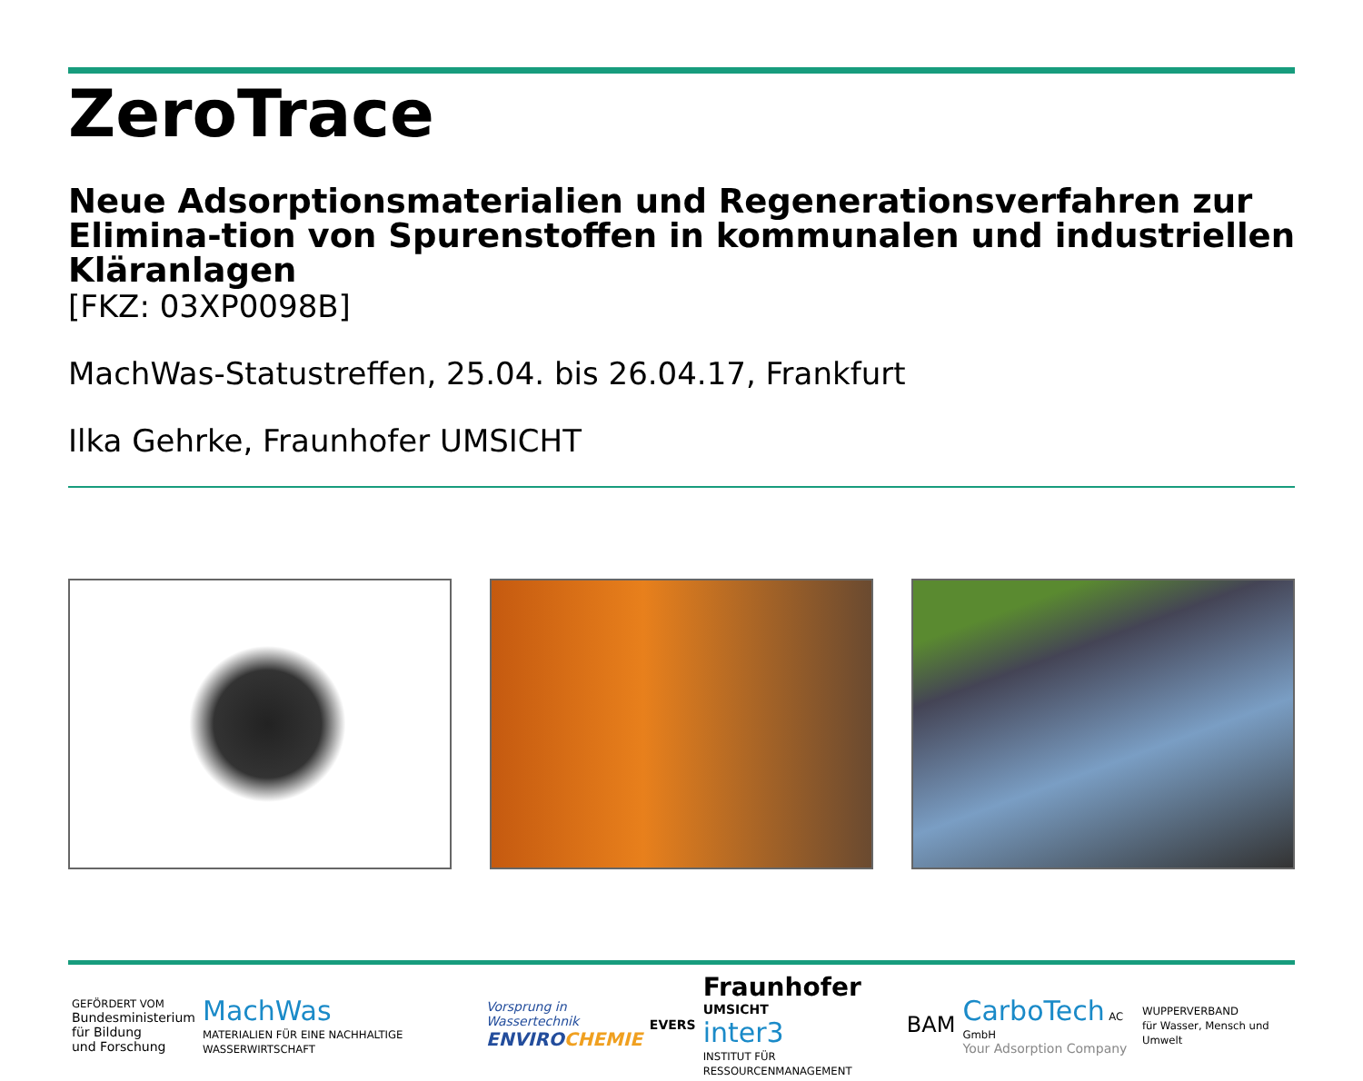ZeroTrace
Neue Adsorptionsmaterialien und Regenerationsverfahren zur Elimina-tion von Spurenstoffen in kommunalen und industriellen Kläranlagen
[FKZ: 03XP0098B]
MachWas-Statustreffen, 25.04. bis 26.04.17, Frankfurt
Ilka Gehrke, Fraunhofer UMSICHT
GEFÖRDERT VOM
Bundesministerium
für Bildung
und Forschung
MachWas
MATERIALIEN FÜR EINE NACHHALTIGE WASSERWIRTSCHAFT
Vorsprung in Wassertechnik
ENVIRO CHEMIE
EVERS
Fraunhofer
UMSICHT
inter3
INSTITUT FÜR RESSOURCENMANAGEMENT
BAM
CarboTech AC GmbH
Your Adsorption Company
WUPPERVERBAND
für Wasser, Mensch und Umwelt